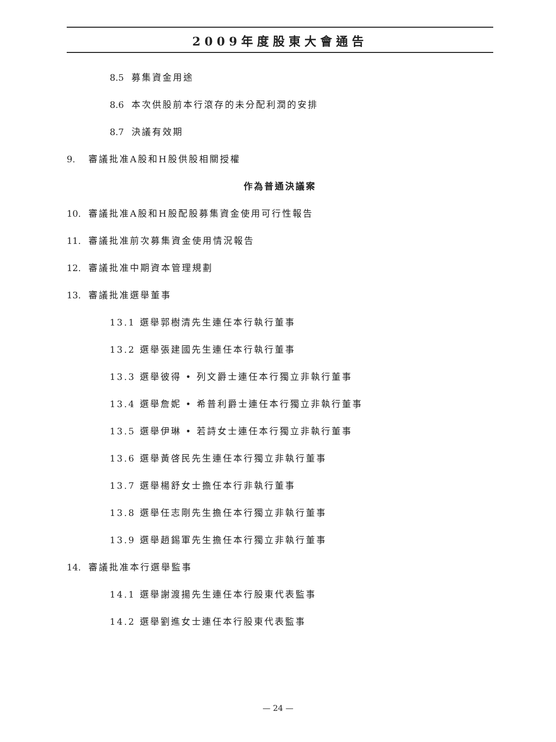2009年度股東大會通告
8.5 募集資金用途
8.6 本次供股前本行滾存的未分配利潤的安排
8.7 決議有效期
9. 審議批准A股和H股供股相關授權
作為普通決議案
10. 審議批准A股和H股配股募集資金使用可行性報告
11. 審議批准前次募集資金使用情況報告
12. 審議批准中期資本管理規劃
13. 審議批准選舉董事
13.1 選舉郭樹清先生連任本行執行董事
13.2 選舉張建國先生連任本行執行董事
13.3 選舉彼得 • 列文爵士連任本行獨立非執行董事
13.4 選舉詹妮 • 希普利爵士連任本行獨立非執行董事
13.5 選舉伊琳 • 若詩女士連任本行獨立非執行董事
13.6 選舉黃啓民先生連任本行獨立非執行董事
13.7 選舉楊舒女士擔任本行非執行董事
13.8 選舉任志剛先生擔任本行獨立非執行董事
13.9 選舉趙錫軍先生擔任本行獨立非執行董事
14. 審議批准本行選舉監事
14.1 選舉謝渡揚先生連任本行股東代表監事
14.2 選舉劉進女士連任本行股東代表監事
— 24 —